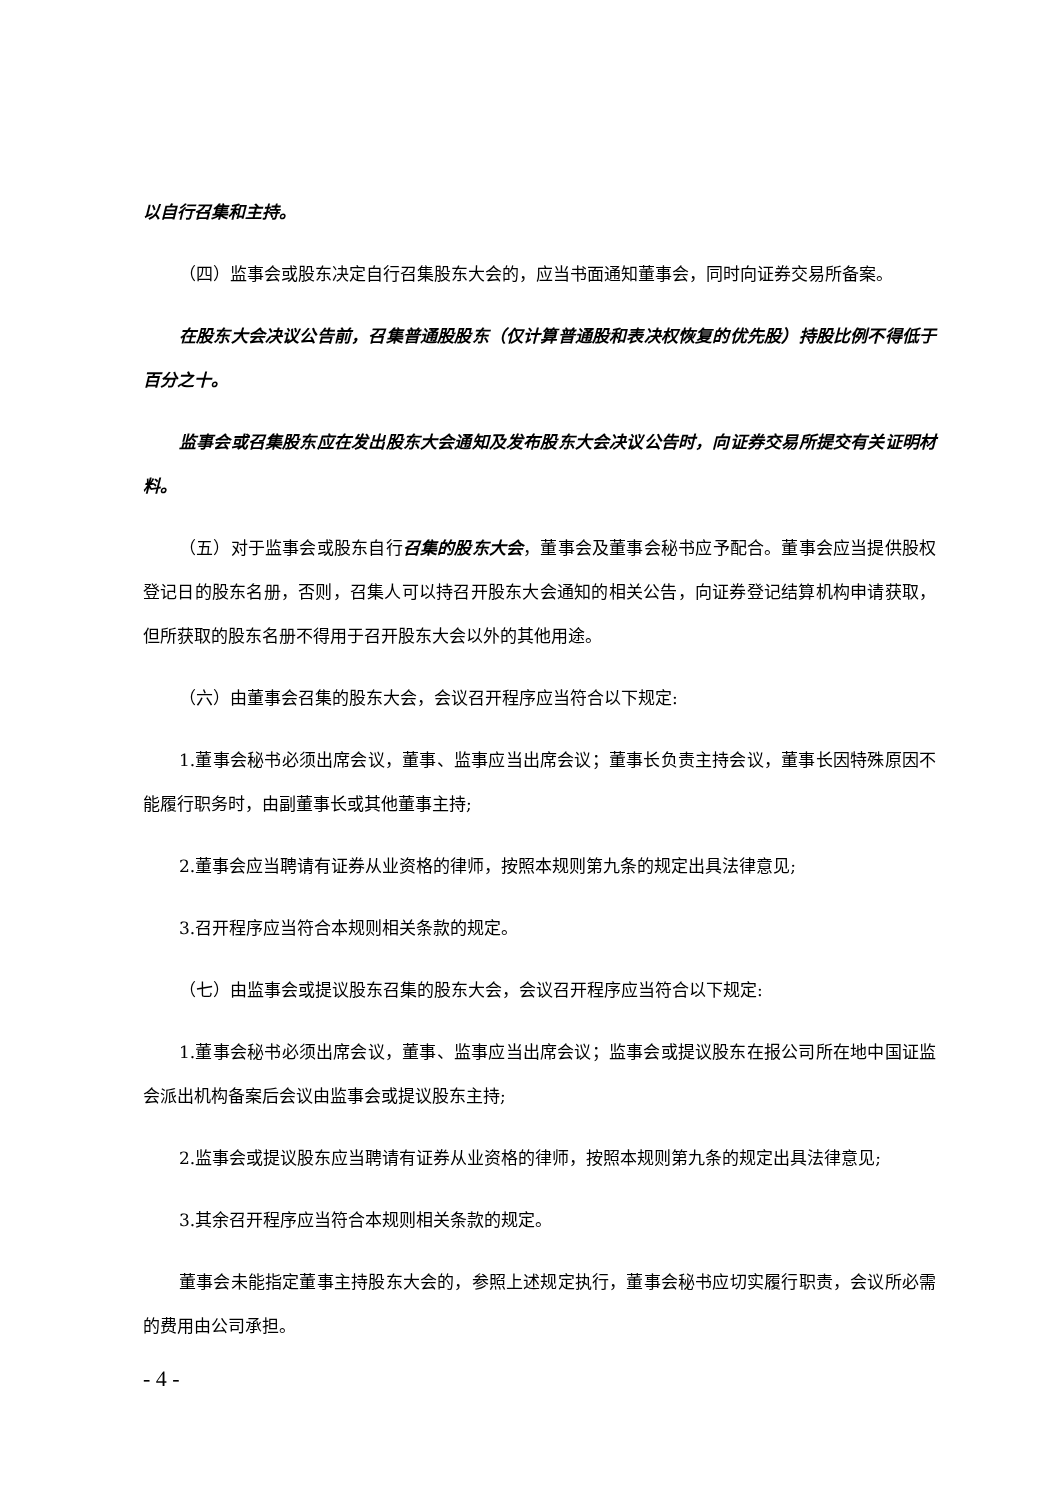以自行召集和主持。
（四）监事会或股东决定自行召集股东大会的，应当书面通知董事会，同时向证券交易所备案。
在股东大会决议公告前，召集普通股股东（仅计算普通股和表决权恢复的优先股）持股比例不得低于百分之十。
监事会或召集股东应在发出股东大会通知及发布股东大会决议公告时，向证券交易所提交有关证明材料。
（五）对于监事会或股东自行召集的股东大会，董事会及董事会秘书应予配合。董事会应当提供股权登记日的股东名册，否则，召集人可以持召开股东大会通知的相关公告，向证券登记结算机构申请获取，但所获取的股东名册不得用于召开股东大会以外的其他用途。
（六）由董事会召集的股东大会，会议召开程序应当符合以下规定:
1.董事会秘书必须出席会议，董事、监事应当出席会议；董事长负责主持会议，董事长因特殊原因不能履行职务时，由副董事长或其他董事主持;
2.董事会应当聘请有证券从业资格的律师，按照本规则第九条的规定出具法律意见;
3.召开程序应当符合本规则相关条款的规定。
（七）由监事会或提议股东召集的股东大会，会议召开程序应当符合以下规定:
1.董事会秘书必须出席会议，董事、监事应当出席会议；监事会或提议股东在报公司所在地中国证监会派出机构备案后会议由监事会或提议股东主持;
2.监事会或提议股东应当聘请有证券从业资格的律师，按照本规则第九条的规定出具法律意见;
3.其余召开程序应当符合本规则相关条款的规定。
董事会未能指定董事主持股东大会的，参照上述规定执行，董事会秘书应切实履行职责，会议所必需的费用由公司承担。
- 4 -